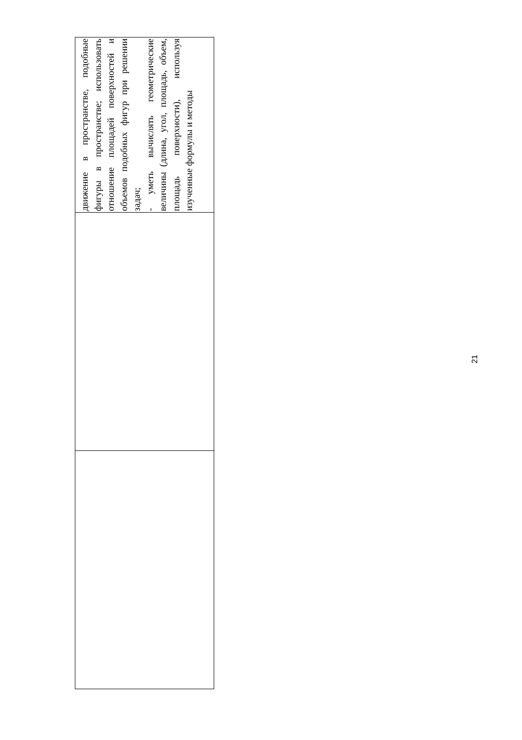| | | движение в пространстве, подобные фигуры в пространстве; использовать отношение площадей поверхностей и объемов подобных фигур при решении задач; - уметь вычислять геометрические величины (длина, угол, площадь, объем, площадь поверхности), используя изученные формулы и методы |
21